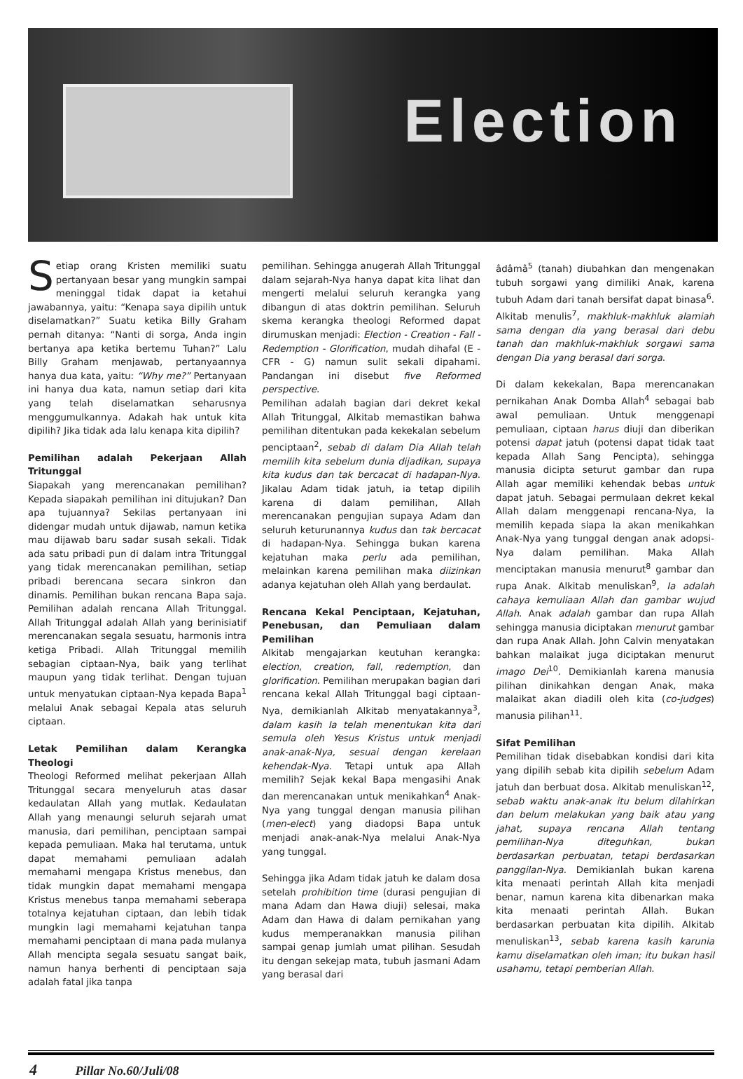Election
Setiap orang Kristen memiliki suatu pertanyaan besar yang mungkin sampai meninggal tidak dapat ia ketahui jawabannya, yaitu: “Kenapa saya dipilih untuk diselamatkan?” Suatu ketika Billy Graham pernah ditanya: “Nanti di sorga, Anda ingin bertanya apa ketika bertemu Tuhan?” Lalu Billy Graham menjawab, pertanyaannya hanya dua kata, yaitu: “Why me?” Pertanyaan ini hanya dua kata, namun setiap dari kita yang telah diselamatkan seharusnya menggumulkannya. Adakah hak untuk kita dipilih? Jika tidak ada lalu kenapa kita dipilih?
Pemilihan adalah Pekerjaan Allah Tritunggal
Siapakah yang merencanakan pemilihan? Kepada siapakah pemilihan ini ditujukan? Dan apa tujuannya? Sekilas pertanyaan ini didengar mudah untuk dijawab, namun ketika mau dijawab baru sadar susah sekali. Tidak ada satu pribadi pun di dalam intra Tritunggal yang tidak merencanakan pemilihan, setiap pribadi berencana secara sinkron dan dinamis. Pemilihan bukan rencana Bapa saja. Pemilihan adalah rencana Allah Tritunggal. Allah Tritunggal adalah Allah yang berinisiatif merencanakan segala sesuatu, harmonis intra ketiga Pribadi. Allah Tritunggal memilih sebagian ciptaan-Nya, baik yang terlihat maupun yang tidak terlihat. Dengan tujuan untuk menyatukan ciptaan-Nya kepada Bapa<sup>1</sup> melalui Anak sebagai Kepala atas seluruh ciptaan.
Letak Pemilihan dalam Kerangka Theologi
Theologi Reformed melihat pekerjaan Allah Tritunggal secara menyeluruh atas dasar kedaulatan Allah yang mutlak. Kedaulatan Allah yang menaungi seluruh sejarah umat manusia, dari pemilihan, penciptaan sampai kepada pemuliaan. Maka hal terutama, untuk dapat memahami pemuliaan adalah memahami mengapa Kristus menebus, dan tidak mungkin dapat memahami mengapa Kristus menebus tanpa memahami seberapa totalnya kejatuhan ciptaan, dan lebih tidak mungkin lagi memahami kejatuhan tanpa memahami penciptaan di mana pada mulanya Allah mencipta segala sesuatu sangat baik, namun hanya berhenti di penciptaan saja adalah fatal jika tanpa
pemilihan. Sehingga anugerah Allah Tritunggal dalam sejarah-Nya hanya dapat kita lihat dan mengerti melalui seluruh kerangka yang dibangun di atas doktrin pemilihan. Seluruh skema kerangka theologi Reformed dapat dirumuskan menjadi: Election - Creation - Fall - Redemption - Glorification, mudah dihafal (E - CFR - G) namun sulit sekali dipahami. Pandangan ini disebut five Reformed perspective.
Pemilihan adalah bagian dari dekret kekal Allah Tritunggal, Alkitab memastikan bahwa pemilihan ditentukan pada kekekalan sebelum penciptaan<sup>2</sup>, sebab di dalam Dia Allah telah memilih kita sebelum dunia dijadikan, supaya kita kudus dan tak bercacat di hadapan-Nya. Jikalau Adam tidak jatuh, ia tetap dipilih karena di dalam pemilihan, Allah merencanakan pengujian supaya Adam dan seluruh keturunannya kudus dan tak bercacat di hadapan-Nya. Sehingga bukan karena kejatuhan maka perlu ada pemilihan, melainkan karena pemilihan maka diizinkan adanya kejatuhan oleh Allah yang berdaulat.
Rencana Kekal Penciptaan, Kejatuhan, Penebusan, dan Pemuliaan dalam Pemilihan
Alkitab mengajarkan keutuhan kerangka: election, creation, fall, redemption, dan glorification. Pemilihan merupakan bagian dari rencana kekal Allah Tritunggal bagi ciptaan-Nya, demikianlah Alkitab menyatakannya<sup>3</sup>, dalam kasih Ia telah menentukan kita dari semula oleh Yesus Kristus untuk menjadi anak-anak-Nya, sesuai dengan kerelaan kehendak-Nya. Tetapi untuk apa Allah memilih? Sejak kekal Bapa mengasihi Anak dan merencanakan untuk menikahkan<sup>4</sup> Anak-Nya yang tunggal dengan manusia pilihan (men-elect) yang diadopsi Bapa untuk menjadi anak-anak-Nya melalui Anak-Nya yang tunggal.
Sehingga jika Adam tidak jatuh ke dalam dosa setelah prohibition time (durasi pengujian di mana Adam dan Hawa diuji) selesai, maka Adam dan Hawa di dalam pernikahan yang kudus memperanakkan manusia pilihan sampai genap jumlah umat pilihan. Sesudah itu dengan sekejap mata, tubuh jasmani Adam yang berasal dari
âdâmâ<sup>5</sup> (tanah) diubahkan dan mengenakan tubuh sorgawi yang dimiliki Anak, karena tubuh Adam dari tanah bersifat dapat binasa<sup>6</sup>. Alkitab menulis<sup>7</sup>, makhluk-makhluk alamiah sama dengan dia yang berasal dari debu tanah dan makhluk-makhluk sorgawi sama dengan Dia yang berasal dari sorga.
Di dalam kekekalan, Bapa merencanakan pernikahan Anak Domba Allah<sup>4</sup> sebagai bab awal pemuliaan. Untuk menggenapi pemuliaan, ciptaan harus diuji dan diberikan potensi dapat jatuh (potensi dapat tidak taat kepada Allah Sang Pencipta), sehingga manusia dicipta seturut gambar dan rupa Allah agar memiliki kehendak bebas untuk dapat jatuh. Sebagai permulaan dekret kekal Allah dalam menggenapi rencana-Nya, Ia memilih kepada siapa Ia akan menikahkan Anak-Nya yang tunggal dengan anak adopsi-Nya dalam pemilihan. Maka Allah menciptakan manusia menurut<sup>8</sup> gambar dan rupa Anak. Alkitab menuliskan<sup>9</sup>, Ia adalah cahaya kemuliaan Allah dan gambar wujud Allah. Anak adalah gambar dan rupa Allah sehingga manusia diciptakan menurut gambar dan rupa Anak Allah. John Calvin menyatakan bahkan malaikat juga diciptakan menurut imago Dei<sup>10</sup>. Demikianlah karena manusia pilihan dinikahkan dengan Anak, maka malaikat akan diadili oleh kita (co-judges) manusia pilihan<sup>11</sup>.
Sifat Pemilihan
Pemilihan tidak disebabkan kondisi dari kita yang dipilih sebab kita dipilih sebelum Adam jatuh dan berbuat dosa. Alkitab menuliskan<sup>12</sup>, sebab waktu anak-anak itu belum dilahirkan dan belum melakukan yang baik atau yang jahat, supaya rencana Allah tentang pemilihan-Nya diteguhkan, bukan berdasarkan perbuatan, tetapi berdasarkan panggilan-Nya. Demikianlah bukan karena kita menaati perintah Allah kita menjadi benar, namun karena kita dibenarkan maka kita menaati perintah Allah. Bukan berdasarkan perbuatan kita dipilih. Alkitab menuliskan<sup>13</sup>, sebab karena kasih karunia kamu diselamatkan oleh iman; itu bukan hasil usahamu, tetapi pemberian Allah.
4 Pillar No.60/Juli/08